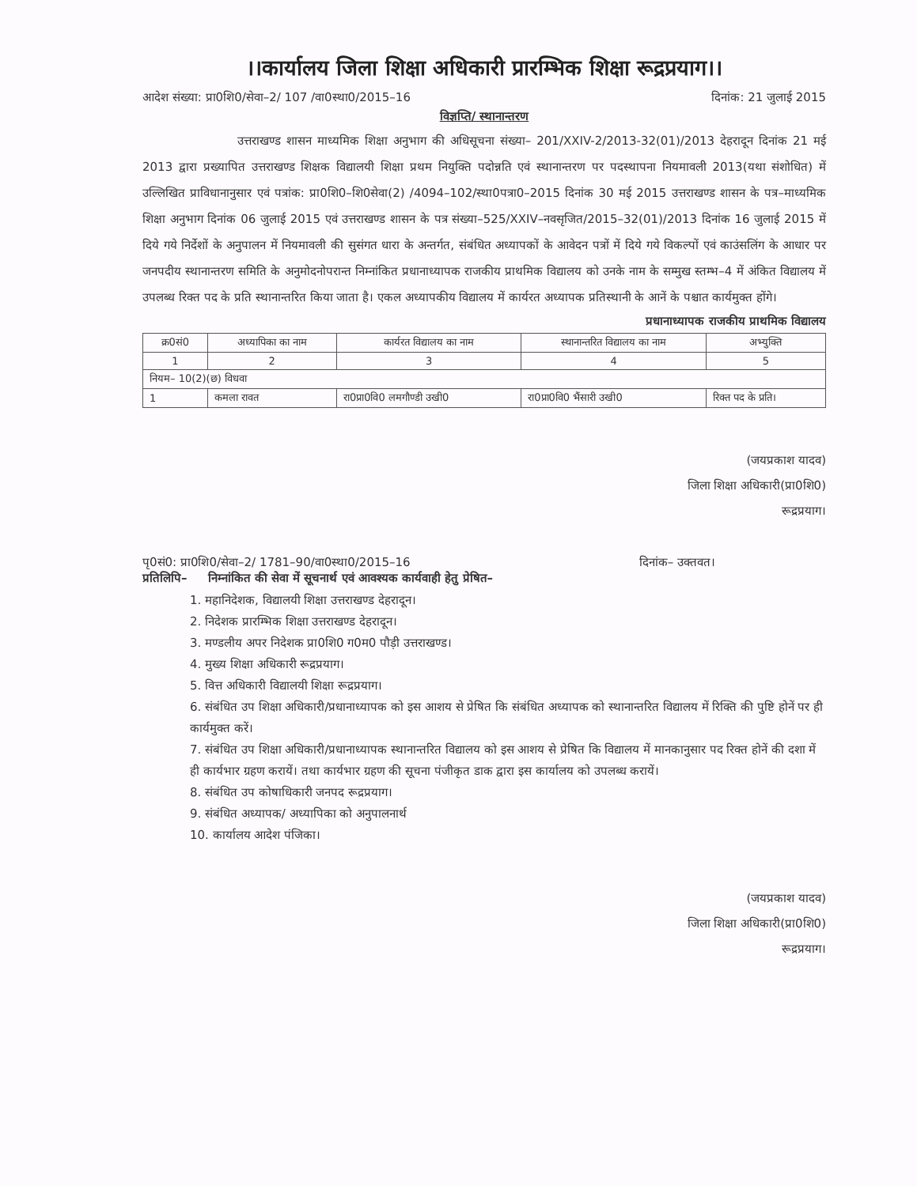।।कार्यालय जिला शिक्षा अधिकारी प्रारम्भिक शिक्षा रूद्रप्रयाग।।
आदेश संख्या: प्रा0शि0/सेवा–2/ 107 /वा0स्था0/2015–16 दिनांक: 21 जुलाई 2015
विज्ञप्ति/ स्थानान्तरण
उत्तराखण्ड शासन माध्यमिक शिक्षा अनुभाग की अधिसूचना संख्या– 201/XXIV-2/2013-32(01)/2013 देहरादून दिनांक 21 मई 2013 द्वारा प्रख्यापित उत्तराखण्ड शिक्षक विद्यालयी शिक्षा प्रथम नियुक्ति पदोन्नति एवं स्थानान्तरण पर पदस्थापना नियमावली 2013(यथा संशोधित) में उल्लिखित प्राविधानानुसार एवं पत्रांक: प्रा0शि0–शि0सेवा(2) /4094–102/स्था0पत्रा0–2015 दिनांक 30 मई 2015 उत्तराखण्ड शासन के पत्र–माध्यमिक शिक्षा अनुभाग दिनांक 06 जुलाई 2015 एवं उत्तराखण्ड शासन के पत्र संख्या–525/XXIV–नवसृजित/2015–32(01)/2013 दिनांक 16 जुलाई 2015 में दिये गये निर्देशों के अनुपालन में नियमावली की सुसंगत धारा के अन्तर्गत, संबंधित अध्यापकों के आवेदन पत्रों में दिये गये विकल्पों एवं काउंसलिंग के आधार पर जनपदीय स्थानान्तरण समिति के अनुमोदनोपरान्त निम्नांकित प्रधानाध्यापक राजकीय प्राथमिक विद्यालय को उनके नाम के सम्मुख स्तम्भ–4 में अंकित विद्यालय में उपलब्ध रिक्त पद के प्रति स्थानान्तरित किया जाता है। एकल अध्यापकीय विद्यालय में कार्यरत अध्यापक प्रतिस्थानी के आनें के पश्चात कार्यमुक्त होंगे।
प्रधानाध्यापक राजकीय प्राथमिक विद्यालय
| क्र0सं0 | अध्यापिका का नाम | कार्यरत विद्यालय का नाम | स्थानान्तरित विद्यालय का नाम | अभ्युक्ति |
| --- | --- | --- | --- | --- |
| 1 | 2 | 3 | 4 | 5 |
| नियम– 10(2)(छ) विधवा | | | | |
| 1 | कमला रावत | रा0प्रा0वि0 लमगौण्डी उखी0 | रा0प्रा0वि0 भैंसारी उखी0 | रिक्त पद के प्रति। |
(जयप्रकाश यादव)
जिला शिक्षा अधिकारी(प्रा0शि0)
रूद्रप्रयाग।
पृ0सं0: प्रा0शि0/सेवा–2/ 1781–90/वा0स्था0/2015–16 दिनांक– उक्तवत।
प्रतिलिपि– निम्नांकित की सेवा में सूचनार्थ एवं आवश्यक कार्यवाही हेतु प्रेषित–
1. महानिदेशक, विद्यालयी शिक्षा उत्तराखण्ड देहरादून।
2. निदेशक प्रारम्भिक शिक्षा उत्तराखण्ड देहरादून।
3. मण्डलीय अपर निदेशक प्रा0शि0 ग0म0 पौड़ी उत्तराखण्ड।
4. मुख्य शिक्षा अधिकारी रूद्रप्रयाग।
5. वित्त अधिकारी विद्यालयी शिक्षा रूद्रप्रयाग।
6. संबंधित उप शिक्षा अधिकारी/प्रधानाध्यापक को इस आशय से प्रेषित कि संबंधित अध्यापक को स्थानान्तरित विद्यालय में रिक्ति की पुष्टि होनें पर ही कार्यमुक्त करें।
7. संबंधित उप शिक्षा अधिकारी/प्रधानाध्यापक स्थानान्तरित विद्यालय को इस आशय से प्रेषित कि विद्यालय में मानकानुसार पद रिक्त होनें की दशा में ही कार्यभार ग्रहण करायें। तथा कार्यभार ग्रहण की सूचना पंजीकृत डाक द्वारा इस कार्यालय को उपलब्ध करायें।
8. संबंधित उप कोषाधिकारी जनपद रूद्रप्रयाग।
9. संबंधित अध्यापक/ अध्यापिका को अनुपालनार्थ
10. कार्यालय आदेश पंजिका।
(जयप्रकाश यादव)
जिला शिक्षा अधिकारी(प्रा0शि0)
रूद्रप्रयाग।